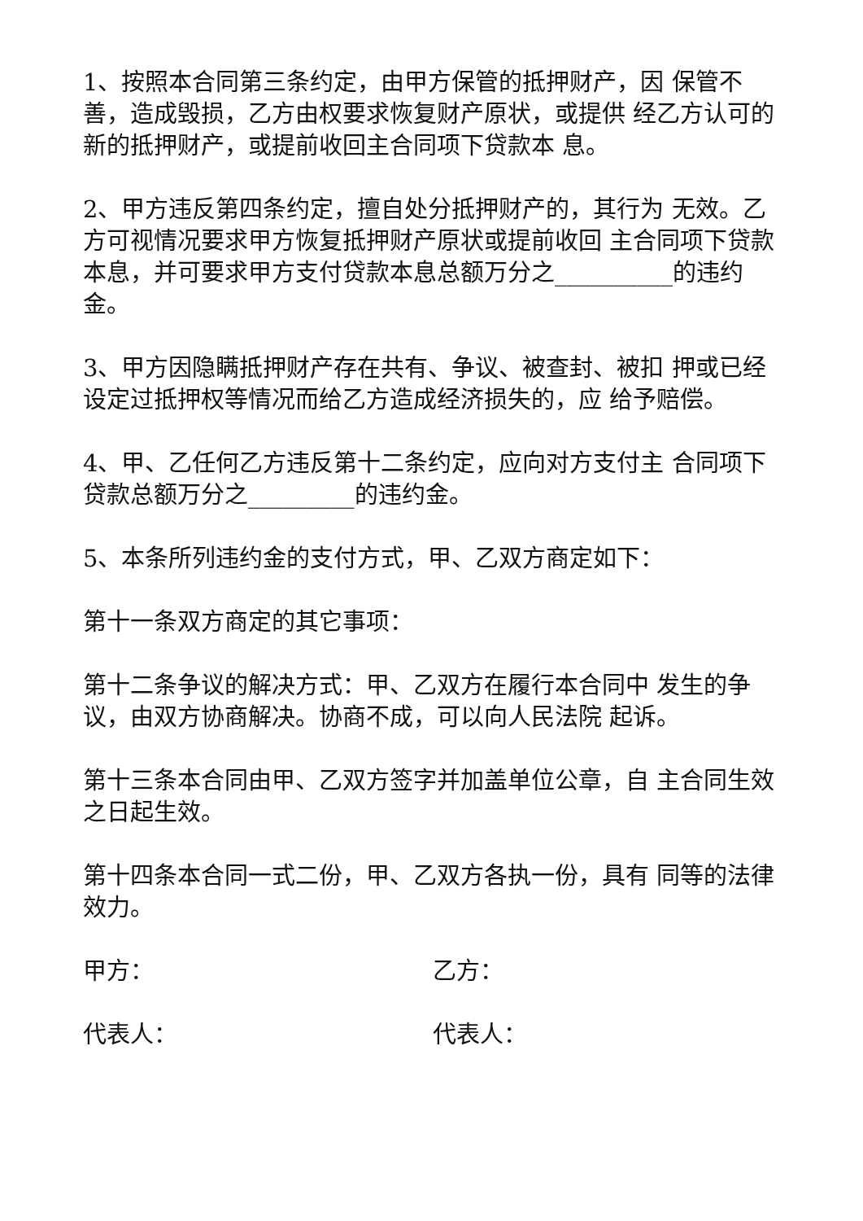1、按照本合同第三条约定，由甲方保管的抵押财产，因 保管不善，造成毁损，乙方由权要求恢复财产原状，或提供 经乙方认可的新的抵押财产，或提前收回主合同项下贷款本 息。
2、甲方违反第四条约定，擅自处分抵押财产的，其行为 无效。乙方可视情况要求甲方恢复抵押财产原状或提前收回 主合同项下贷款本息，并可要求甲方支付贷款本息总额万分之__________的违约金。
3、甲方因隐瞒抵押财产存在共有、争议、被查封、被扣 押或已经设定过抵押权等情况而给乙方造成经济损失的，应 给予赔偿。
4、甲、乙任何乙方违反第十二条约定，应向对方支付主 合同项下贷款总额万分之_________的违约金。
5、本条所列违约金的支付方式，甲、乙双方商定如下：
第十一条双方商定的其它事项：
第十二条争议的解决方式：甲、乙双方在履行本合同中 发生的争议，由双方协商解决。协商不成，可以向人民法院 起诉。
第十三条本合同由甲、乙双方签字并加盖单位公章，自 主合同生效之日起生效。
第十四条本合同一式二份，甲、乙双方各执一份，具有 同等的法律效力。
甲方： 乙方：
代表人： 代表人：